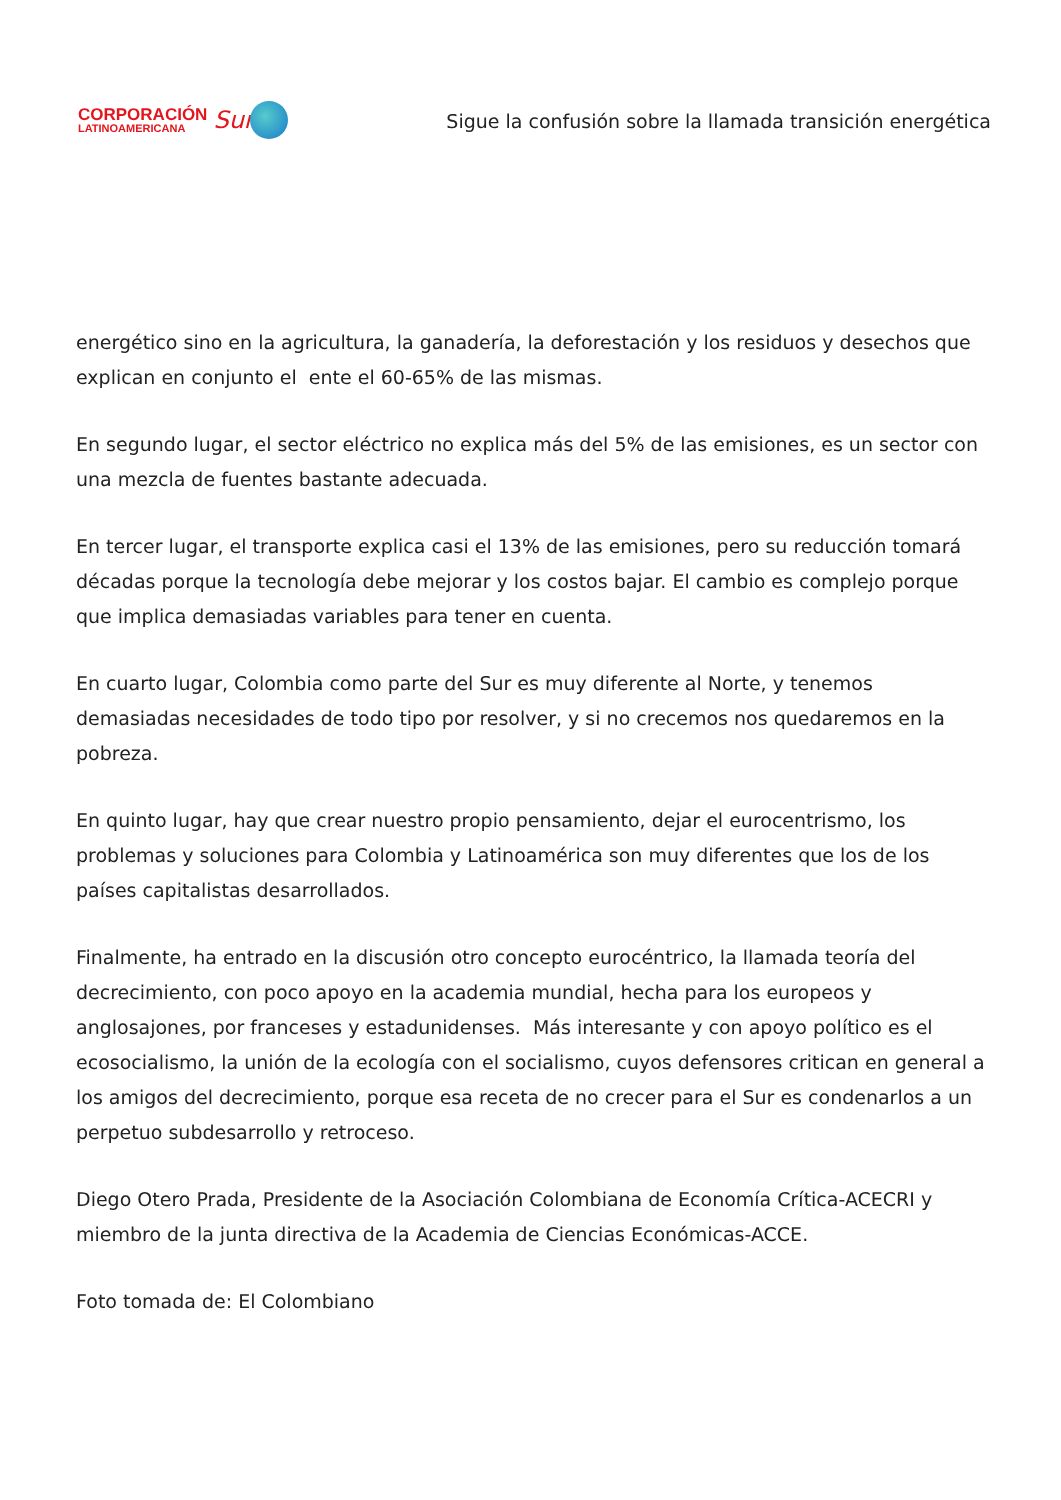CORPORACIÓN
LATINOAMERICANA
Sur
Sigue la confusión sobre la llamada transición energética
energético sino en la agricultura, la ganadería, la deforestación y los residuos y desechos que explican en conjunto el ente el 60-65% de las mismas.
En segundo lugar, el sector eléctrico no explica más del 5% de las emisiones, es un sector con una mezcla de fuentes bastante adecuada.
En tercer lugar, el transporte explica casi el 13% de las emisiones, pero su reducción tomará décadas porque la tecnología debe mejorar y los costos bajar. El cambio es complejo porque que implica demasiadas variables para tener en cuenta.
En cuarto lugar, Colombia como parte del Sur es muy diferente al Norte, y tenemos demasiadas necesidades de todo tipo por resolver, y si no crecemos nos quedaremos en la pobreza.
En quinto lugar, hay que crear nuestro propio pensamiento, dejar el eurocentrismo, los problemas y soluciones para Colombia y Latinoamérica son muy diferentes que los de los países capitalistas desarrollados.
Finalmente, ha entrado en la discusión otro concepto eurocéntrico, la llamada teoría del decrecimiento, con poco apoyo en la academia mundial, hecha para los europeos y anglosajones, por franceses y estadunidenses. Más interesante y con apoyo político es el ecosocialismo, la unión de la ecología con el socialismo, cuyos defensores critican en general a los amigos del decrecimiento, porque esa receta de no crecer para el Sur es condenarlos a un perpetuo subdesarrollo y retroceso.
Diego Otero Prada, Presidente de la Asociación Colombiana de Economía Crítica-ACECRI y miembro de la junta directiva de la Academia de Ciencias Económicas-ACCE.
Foto tomada de: El Colombiano